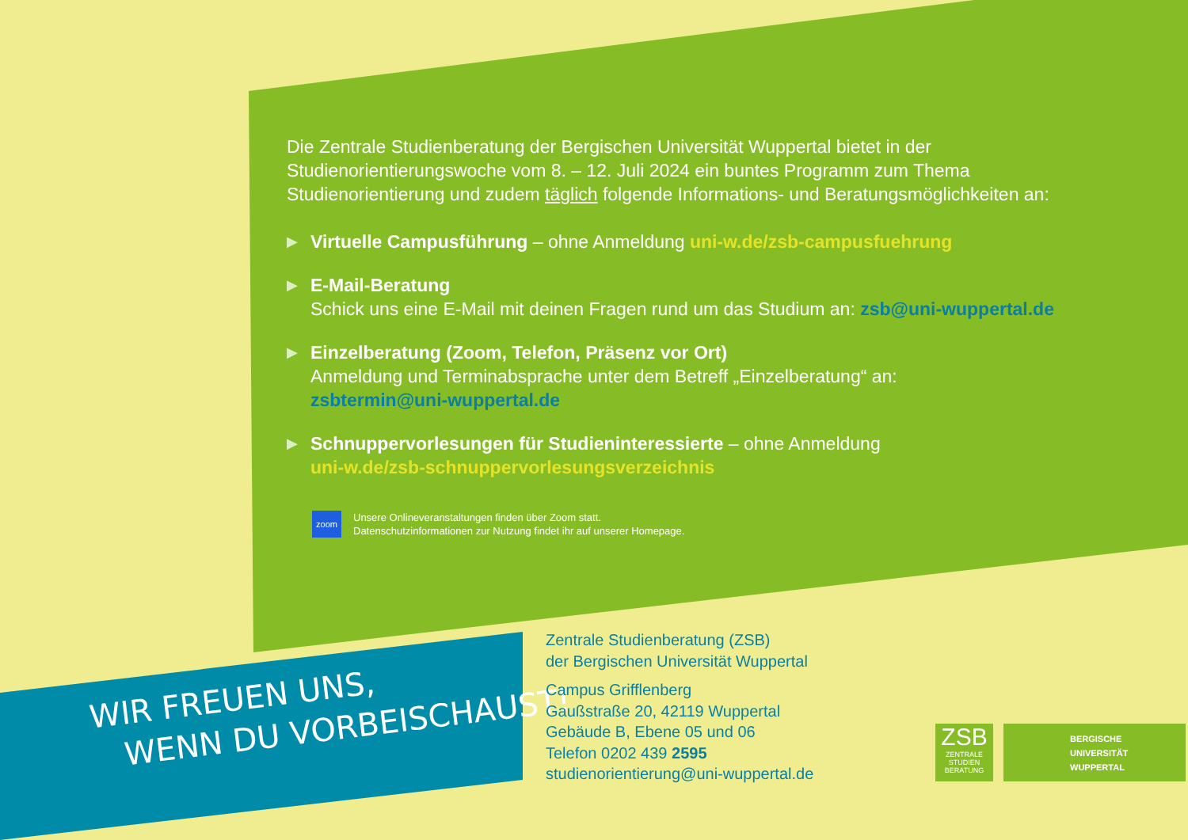Die Zentrale Studienberatung der Bergischen Universität Wuppertal bietet in der Studienorientierungswoche vom 8. – 12. Juli 2024 ein buntes Programm zum Thema Studienorientierung und zudem täglich folgende Informations- und Beratungsmöglichkeiten an:
▶
Virtuelle Campusführung – ohne Anmeldung uni-w.de/zsb-campusfuehrung
▶
E-Mail-Beratung
Schick uns eine E-Mail mit deinen Fragen rund um das Studium an: zsb@uni-wuppertal.de
▶
Einzelberatung (Zoom, Telefon, Präsenz vor Ort)
Anmeldung und Terminabsprache unter dem Betreff „Einzelberatung“ an:
zsbtermin@uni-wuppertal.de
▶
Schnuppervorlesungen für Studieninteressierte – ohne Anmeldung
uni-w.de/zsb-schnuppervorlesungsverzeichnis
zoom
Unsere Onlineveranstaltungen finden über Zoom statt.
Datenschutzinformationen zur Nutzung findet ihr auf unserer Homepage.
WIR FREUEN UNS,
WENN DU VORBEISCHAUST!
Zentrale Studienberatung (ZSB)
der Bergischen Universität Wuppertal
Campus Grifflenberg
Gaußstraße 20, 42119 Wuppertal
Gebäude B, Ebene 05 und 06
Telefon 0202 439 2595
studienorientierung@uni-wuppertal.de
ZSB
ZENTRALE
STUDIEN
BERATUNG
BERGISCHE
UNIVERSITÄT
WUPPERTAL